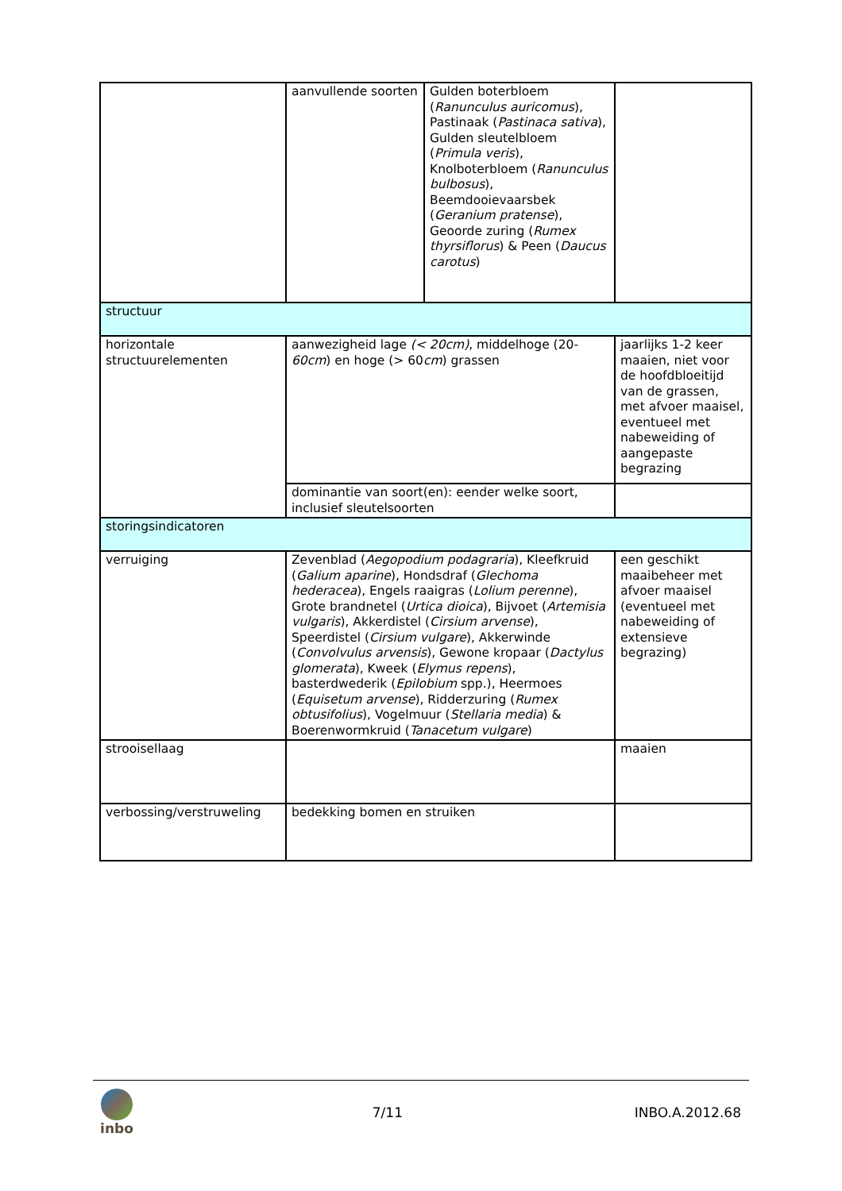| | aanvullende soorten | Gulden boterbloem ( Ranunculus auricomus ), Pastinaak ( Pastinaca sativa ), Gulden sleutelbloem ( Primula veris ), Knolboterbloem ( Ranunculus bulbosus ), Beemdooievaarsbek ( Geranium pratense ), Geoorde zuring ( Rumex thyrsiflorus ) & Peen ( Daucus carotus ) | |
| structuur | | | |
| horizontale structuurelementen | aanwezigheid lage (< 20cm) , middelhoge (20- 60cm ) en hoge (> 60 cm ) grassen | | jaarlijks 1-2 keer maaien, niet voor de hoofdbloeitijd van de grassen, met afvoer maaisel, eventueel met nabeweiding of aangepaste begrazing |
| | dominantie van soort(en): eender welke soort, inclusief sleutelsoorten | | |
| storingsindicatoren | | | |
| verruiging | Zevenblad ( Aegopodium podagraria ), Kleefkruid ( Galium aparine ), Hondsdraf ( Glechoma hederacea ), Engels raaigras ( Lolium perenne ), Grote brandnetel ( Urtica dioica ), Bijvoet ( Artemisia vulgaris ), Akkerdistel ( Cirsium arvense ), Speerdistel ( Cirsium vulgare ), Akkerwinde ( Convolvulus arvensis ), Gewone kropaar ( Dactylus glomerata ), Kweek ( Elymus repens ), basterdwederik ( Epilobium spp.), Heermoes ( Equisetum arvense ), Ridderzuring ( Rumex obtusifolius ), Vogelmuur ( Stellaria media ) & Boerenwormkruid ( Tanacetum vulgare ) | | een geschikt maaibeheer met afvoer maaisel (eventueel met nabeweiding of extensieve begrazing) |
| strooisellaag | | | maaien |
| verbossing/verstruweling | bedekking bomen en struiken | | |
inbo 7/11 INBO.A.2012.68